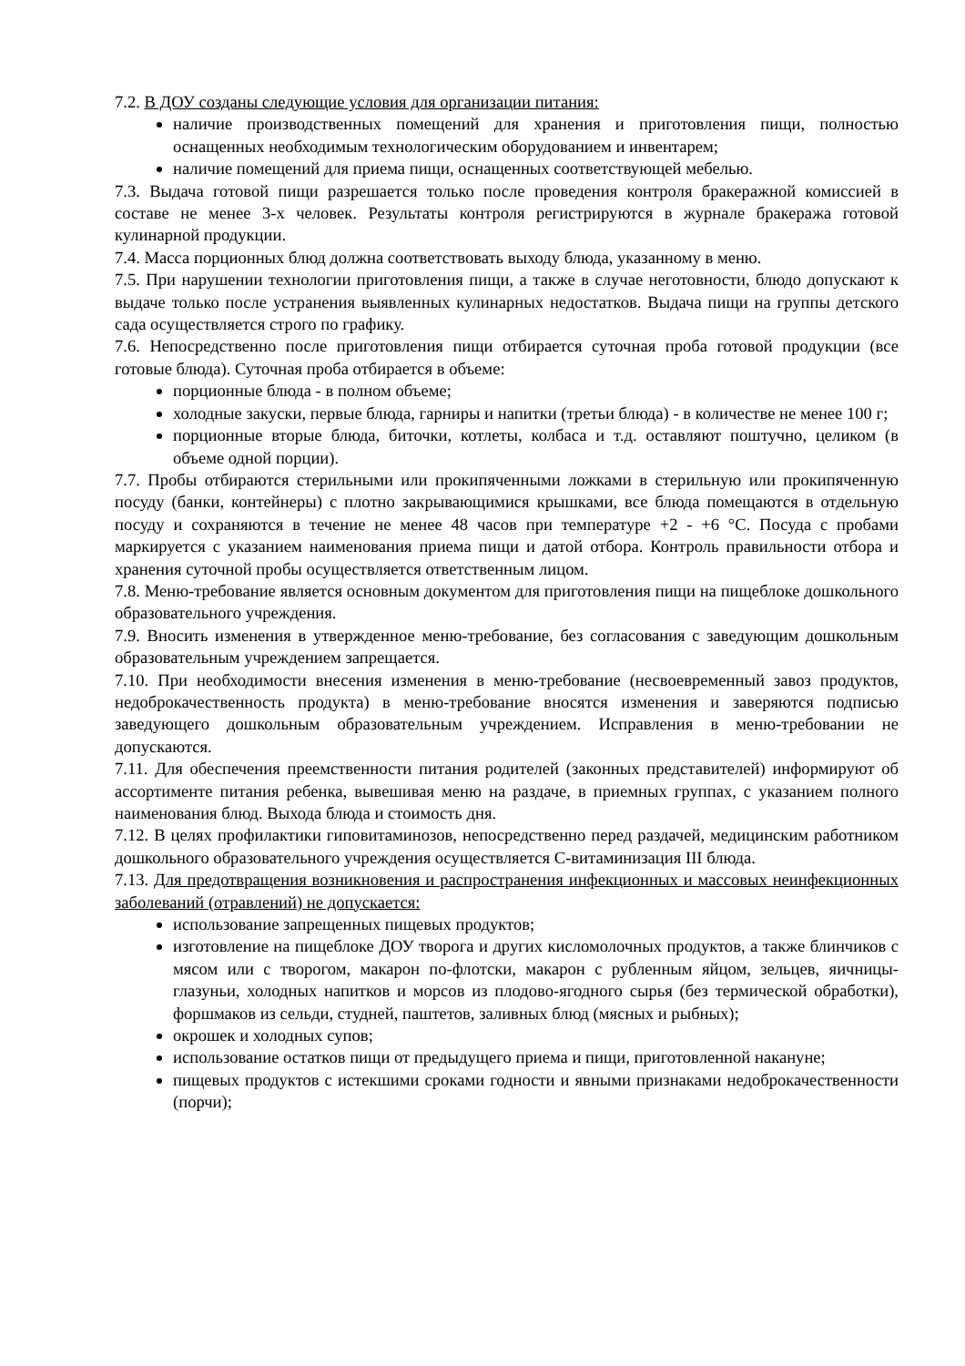7.2. В ДОУ созданы следующие условия для организации питания:
наличие производственных помещений для хранения и приготовления пищи, полностью оснащенных необходимым технологическим оборудованием и инвентарем;
наличие помещений для приема пищи, оснащенных соответствующей мебелью.
7.3. Выдача готовой пищи разрешается только после проведения контроля бракеражной комиссией в составе не менее 3-х человек. Результаты контроля регистрируются в журнале бракеража готовой кулинарной продукции.
7.4. Масса порционных блюд должна соответствовать выходу блюда, указанному в меню.
7.5. При нарушении технологии приготовления пищи, а также в случае неготовности, блюдо допускают к выдаче только после устранения выявленных кулинарных недостатков. Выдача пищи на группы детского сада осуществляется строго по графику.
7.6. Непосредственно после приготовления пищи отбирается суточная проба готовой продукции (все готовые блюда). Суточная проба отбирается в объеме:
порционные блюда - в полном объеме;
холодные закуски, первые блюда, гарниры и напитки (третьи блюда) - в количестве не менее 100 г;
порционные вторые блюда, биточки, котлеты, колбаса и т.д. оставляют поштучно, целиком (в объеме одной порции).
7.7. Пробы отбираются стерильными или прокипяченными ложками в стерильную или прокипяченную посуду (банки, контейнеры) с плотно закрывающимися крышками, все блюда помещаются в отдельную посуду и сохраняются в течение не менее 48 часов при температуре +2 - +6 °С. Посуда с пробами маркируется с указанием наименования приема пищи и датой отбора. Контроль правильности отбора и хранения суточной пробы осуществляется ответственным лицом.
7.8. Меню-требование является основным документом для приготовления пищи на пищеблоке дошкольного образовательного учреждения.
7.9. Вносить изменения в утвержденное меню-требование, без согласования с заведующим дошкольным образовательным учреждением запрещается.
7.10. При необходимости внесения изменения в меню-требование (несвоевременный завоз продуктов, недоброкачественность продукта) в меню-требование вносятся изменения и заверяются подписью заведующего дошкольным образовательным учреждением. Исправления в меню-требовании не допускаются.
7.11. Для обеспечения преемственности питания родителей (законных представителей) информируют об ассортименте питания ребенка, вывешивая меню на раздаче, в приемных группах, с указанием полного наименования блюд. Выхода блюда и стоимость дня.
7.12. В целях профилактики гиповитаминозов, непосредственно перед раздачей, медицинским работником дошкольного образовательного учреждения осуществляется С-витаминизация III блюда.
7.13. Для предотвращения возникновения и распространения инфекционных и массовых неинфекционных заболеваний (отравлений) не допускается:
использование запрещенных пищевых продуктов;
изготовление на пищеблоке ДОУ творога и других кисломолочных продуктов, а также блинчиков с мясом или с творогом, макарон по-флотски, макарон с рубленным яйцом, зельцев, яичницы-глазуньи, холодных напитков и морсов из плодово-ягодного сырья (без термической обработки), форшмаков из сельди, студней, паштетов, заливных блюд (мясных и рыбных);
окрошек и холодных супов;
использование остатков пищи от предыдущего приема и пищи, приготовленной накануне;
пищевых продуктов с истекшими сроками годности и явными признаками недоброкачественности (порчи);